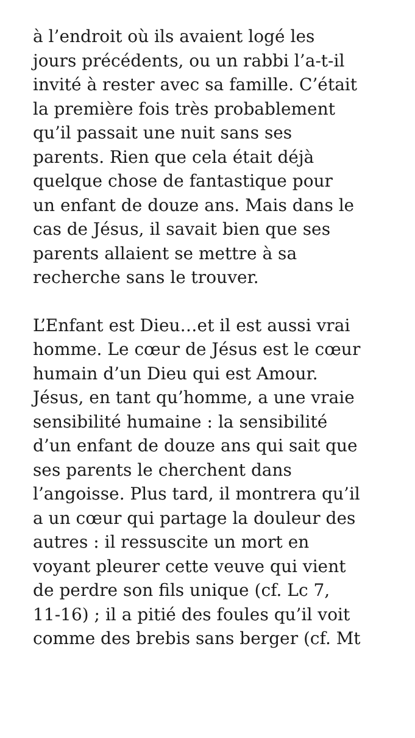à l’endroit où ils avaient logé les
jours précédents, ou un rabbi l’a-t-il
invité à rester avec sa famille. C’était
la première fois très probablement
qu’il passait une nuit sans ses
parents. Rien que cela était déjà
quelque chose de fantastique pour
un enfant de douze ans. Mais dans le
cas de Jésus, il savait bien que ses
parents allaient se mettre à sa
recherche sans le trouver.
L’Enfant est Dieu…et il est aussi vrai
homme. Le cœur de Jésus est le cœur
humain d’un Dieu qui est Amour.
Jésus, en tant qu’homme, a une vraie
sensibilité humaine : la sensibilité
d’un enfant de douze ans qui sait que
ses parents le cherchent dans
l’angoisse. Plus tard, il montrera qu’il
a un cœur qui partage la douleur des
autres : il ressuscite un mort en
voyant pleurer cette veuve qui vient
de perdre son fils unique (cf. Lc 7,
11-16) ; il a pitié des foules qu’il voit
comme des brebis sans berger (cf. Mt